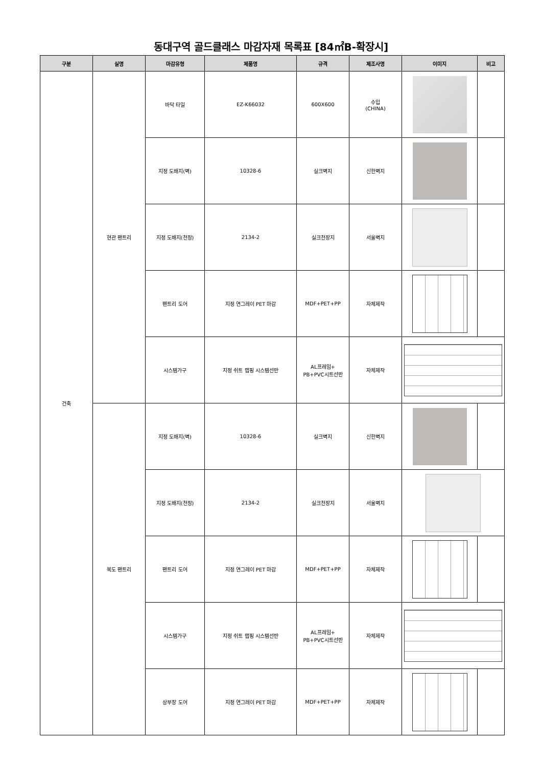동대구역 골드클래스 마감자재 목록표 [84㎡B-확장시]
| 구분 | 실명 | 마감유형 | 제품명 | 규격 | 제조사명 | 이미지 | 비고 |
| --- | --- | --- | --- | --- | --- | --- | --- |
| 건축 | 현관 팬트리 | 바닥 타일 | EZ-K66032 | 600X600 | 수입 (CHINA) | | |
| | | 지정 도배지(벽) | 10328-6 | 실크벽지 | 신한벽지 | | |
| | | 지정 도배지(천장) | 2134-2 | 실크천장지 | 서울벽지 | | |
| | | 팬트리 도어 | 지정 연그레이 PET 마감 | MDF+PET+PP | 자체제작 | | |
| | | 시스템가구 | 지정 쉬트 랩핑 시스템선반 | AL프레임+ PB+PVC시트선반 | 자체제작 | | |
| | 복도 팬트리 | 지정 도배지(벽) | 10328-6 | 실크벽지 | 신한벽지 | | |
| | | 지정 도배지(천장) | 2134-2 | 실크천장지 | 서울벽지 | | |
| | | 팬트리 도어 | 지정 연그레이 PET 마감 | MDF+PET+PP | 자체제작 | | |
| | | 시스템가구 | 지정 쉬트 랩핑 시스템선반 | AL프레임+ PB+PVC시트선반 | 자체제작 | | |
| | | 상부장 도어 | 지정 연그레이 PET 마감 | MDF+PET+PP | 자체제작 | | |